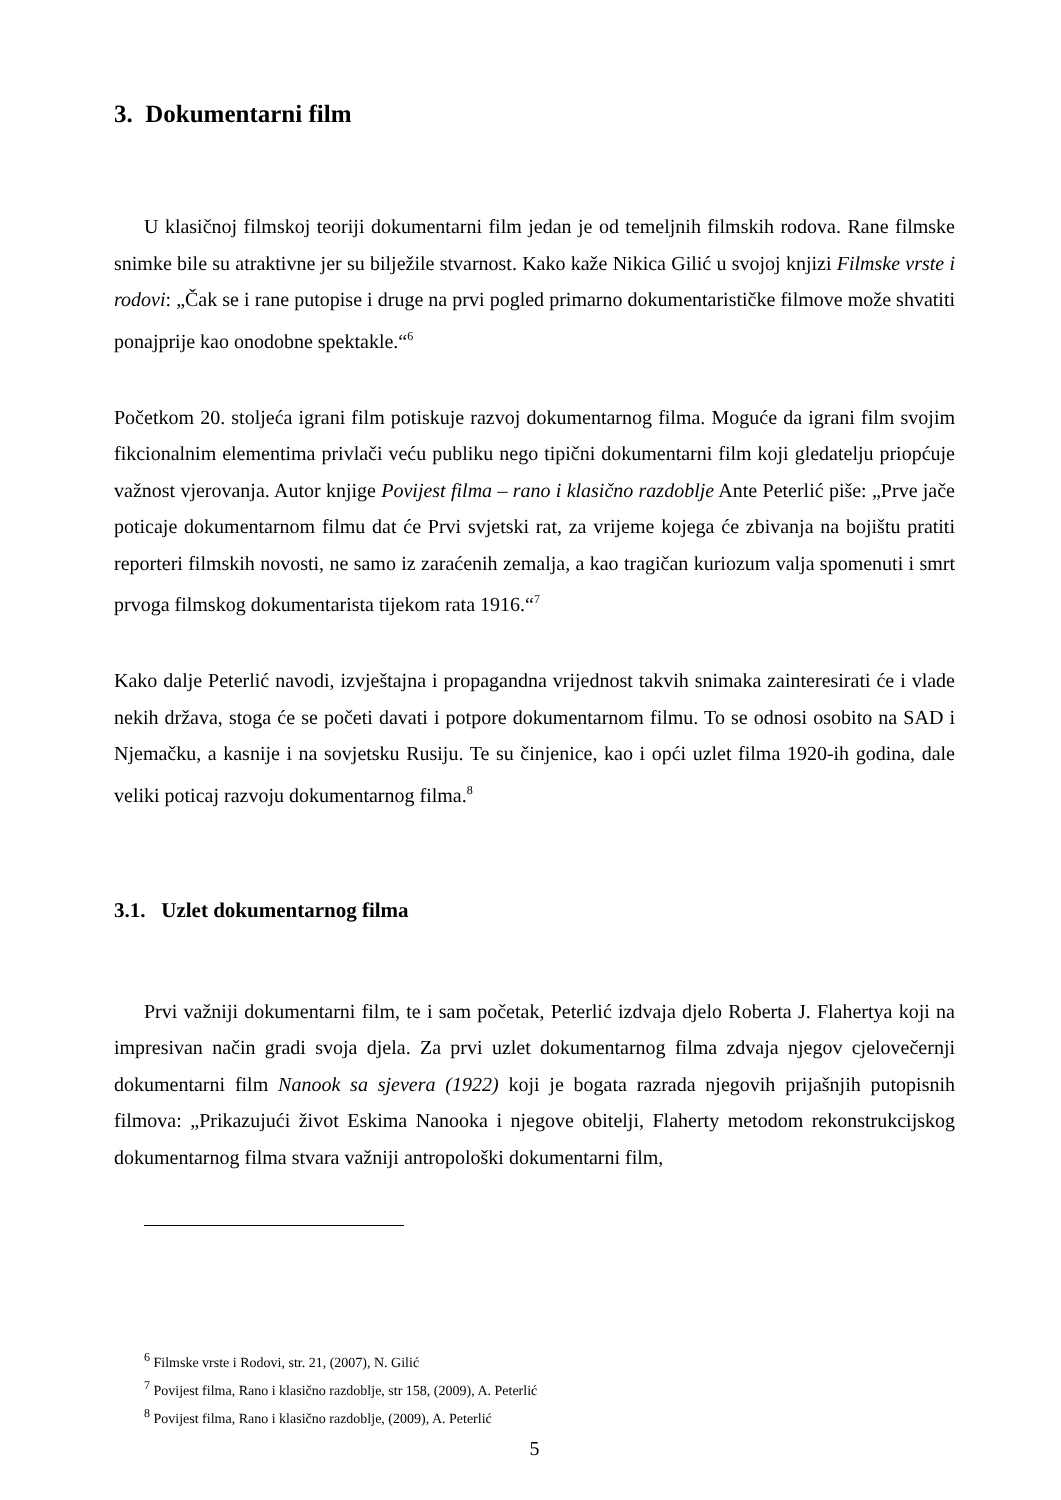3. Dokumentarni film
U klasičnoj filmskoj teoriji dokumentarni film jedan je od temeljnih filmskih rodova. Rane filmske snimke bile su atraktivne jer su bilježile stvarnost. Kako kaže Nikica Gilić u svojoj knjizi Filmske vrste i rodovi: „Čak se i rane putopise i druge na prvi pogled primarno dokumentarističke filmove može shvatiti ponajprije kao onodobne spektakle.“<sup>6</sup>
Početkom 20. stoljeća igrani film potiskuje razvoj dokumentarnog filma. Moguće da igrani film svojim fikcionalnim elementima privlači veću publiku nego tipični dokumentarni film koji gledatelju priopćuje važnost vjerovanja. Autor knjige Povijest filma – rano i klasično razdoblje Ante Peterlić piše: „Prve jače poticaje dokumentarnom filmu dat će Prvi svjetski rat, za vrijeme kojega će zbivanja na bojištu pratiti reporteri filmskih novosti, ne samo iz zaraćenih zemalja, a kao tragičan kuriozum valja spomenuti i smrt prvoga filmskog dokumentarista tijekom rata 1916.“<sup>7</sup>
Kako dalje Peterlić navodi, izvještajna i propagandna vrijednost takvih snimaka zainteresirati će i vlade nekih država, stoga će se početi davati i potpore dokumentarnom filmu. To se odnosi osobito na SAD i Njemačku, a kasnije i na sovjetsku Rusiju. Te su činjenice, kao i opći uzlet filma 1920-ih godina, dale veliki poticaj razvoju dokumentarnog filma.<sup>8</sup>
3.1. Uzlet dokumentarnog filma
Prvi važniji dokumentarni film, te i sam početak, Peterlić izdvaja djelo Roberta J. Flahertya koji na impresivan način gradi svoja djela. Za prvi uzlet dokumentarnog filma zdvaja njegov cjelovečernji dokumentarni film Nanook sa sjevera (1922) koji je bogata razrada njegovih prijašnjih putopisnih filmova: „Prikazujući život Eskima Nanooka i njegove obitelji, Flaherty metodom rekonstrukcijskog dokumentarnog filma stvara važniji antropološki dokumentarni film,
<sup>6</sup> Filmske vrste i Rodovi, str. 21, (2007), N. Gilić
<sup>7</sup> Povijest filma, Rano i klasično razdoblje, str 158, (2009), A. Peterlić
<sup>8</sup> Povijest filma, Rano i klasično razdoblje, (2009), A. Peterlić
5